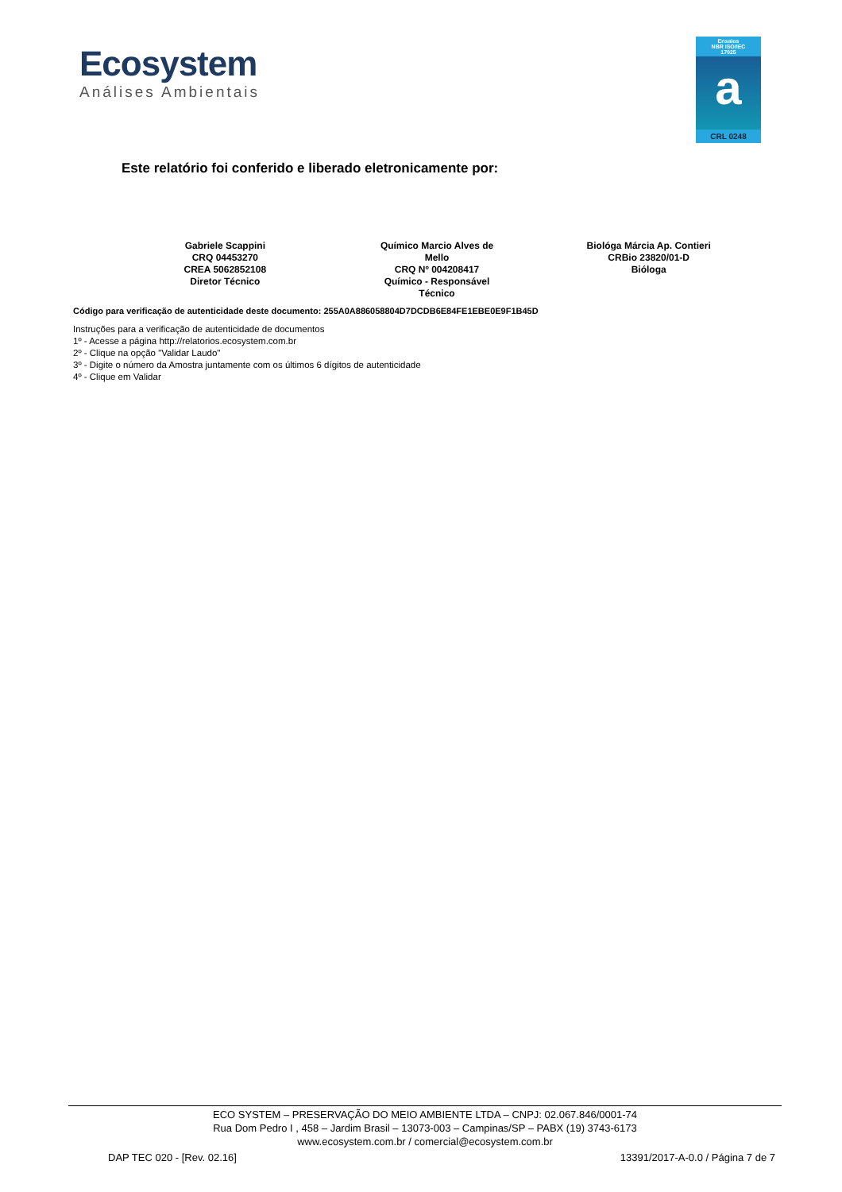Ecosystem
Análises Ambientais
Ensaios
NBR ISO/IEC
17025
a
CRL 0248
Este relatório foi conferido e liberado eletronicamente por:
Gabriele Scappini
CRQ 04453270
CREA 5062852108
Diretor Técnico
Químico Marcio Alves de
Mello
CRQ Nº 004208417
Químico - Responsável
Técnico
Biológa Márcia Ap. Contieri
CRBio 23820/01-D
Bióloga
Código para verificação de autenticidade deste documento: 255A0A886058804D7DCDB6E84FE1EBE0E9F1B45D
Instruções para a verificação de autenticidade de documentos
1º - Acesse a página http://relatorios.ecosystem.com.br
2º - Clique na opção "Validar Laudo"
3º - Digite o número da Amostra juntamente com os últimos 6 dígitos de autenticidade
4º - Clique em Validar
ECO SYSTEM – PRESERVAÇÃO DO MEIO AMBIENTE LTDA – CNPJ: 02.067.846/0001-74
Rua Dom Pedro I , 458 – Jardim Brasil – 13073-003 – Campinas/SP – PABX (19) 3743-6173
www.ecosystem.com.br / comercial@ecosystem.com.br
DAP TEC 020 - [Rev. 02.16] 13391/2017-A-0.0 / Página 7 de 7